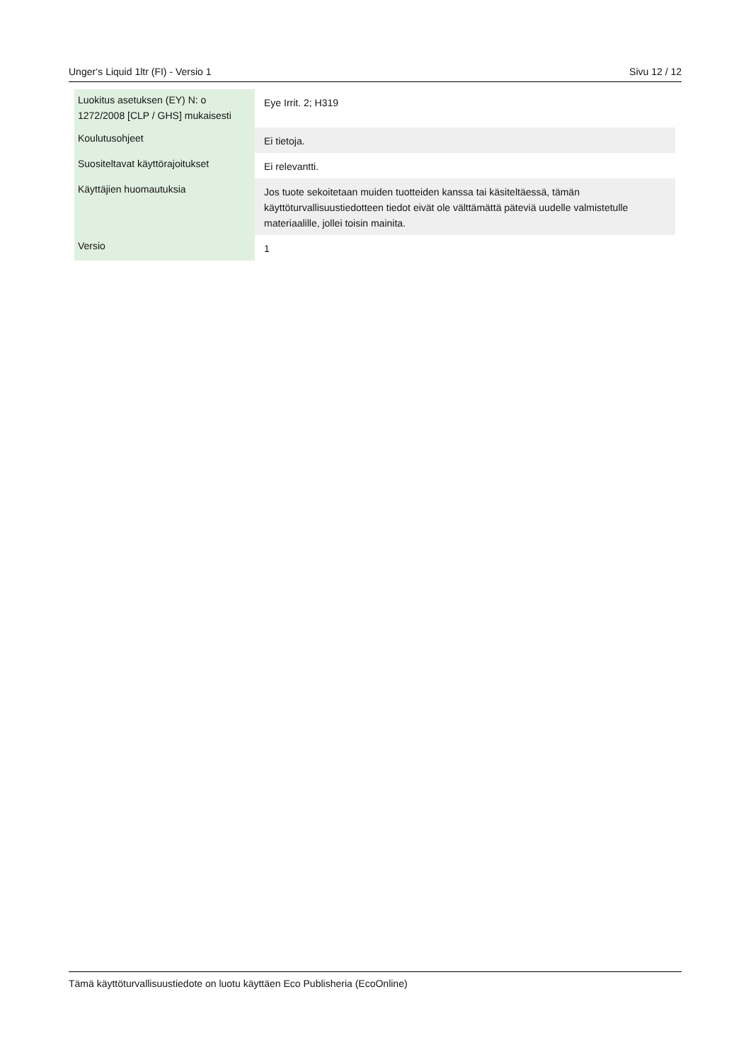Unger‘s Liquid 1ltr (FI) - Versio 1 Sivu 12 / 12
| Luokitus asetuksen (EY) N: o 1272/2008 [CLP / GHS] mukaisesti | Eye Irrit. 2; H319 |
| Koulutusohjeet | Ei tietoja. |
| Suositeltavat käyttörajoitukset | Ei relevantti. |
| Käyttäjien huomautuksia | Jos tuote sekoitetaan muiden tuotteiden kanssa tai käsiteltäessä, tämän käyttöturvallisuustiedotteen tiedot eivät ole välttämättä päteviä uudelle valmistetulle materiaalille, jollei toisin mainita. |
| Versio | 1 |
Tämä käyttöturvallisuustiedote on luotu käyttäen Eco Publisheria (EcoOnline)